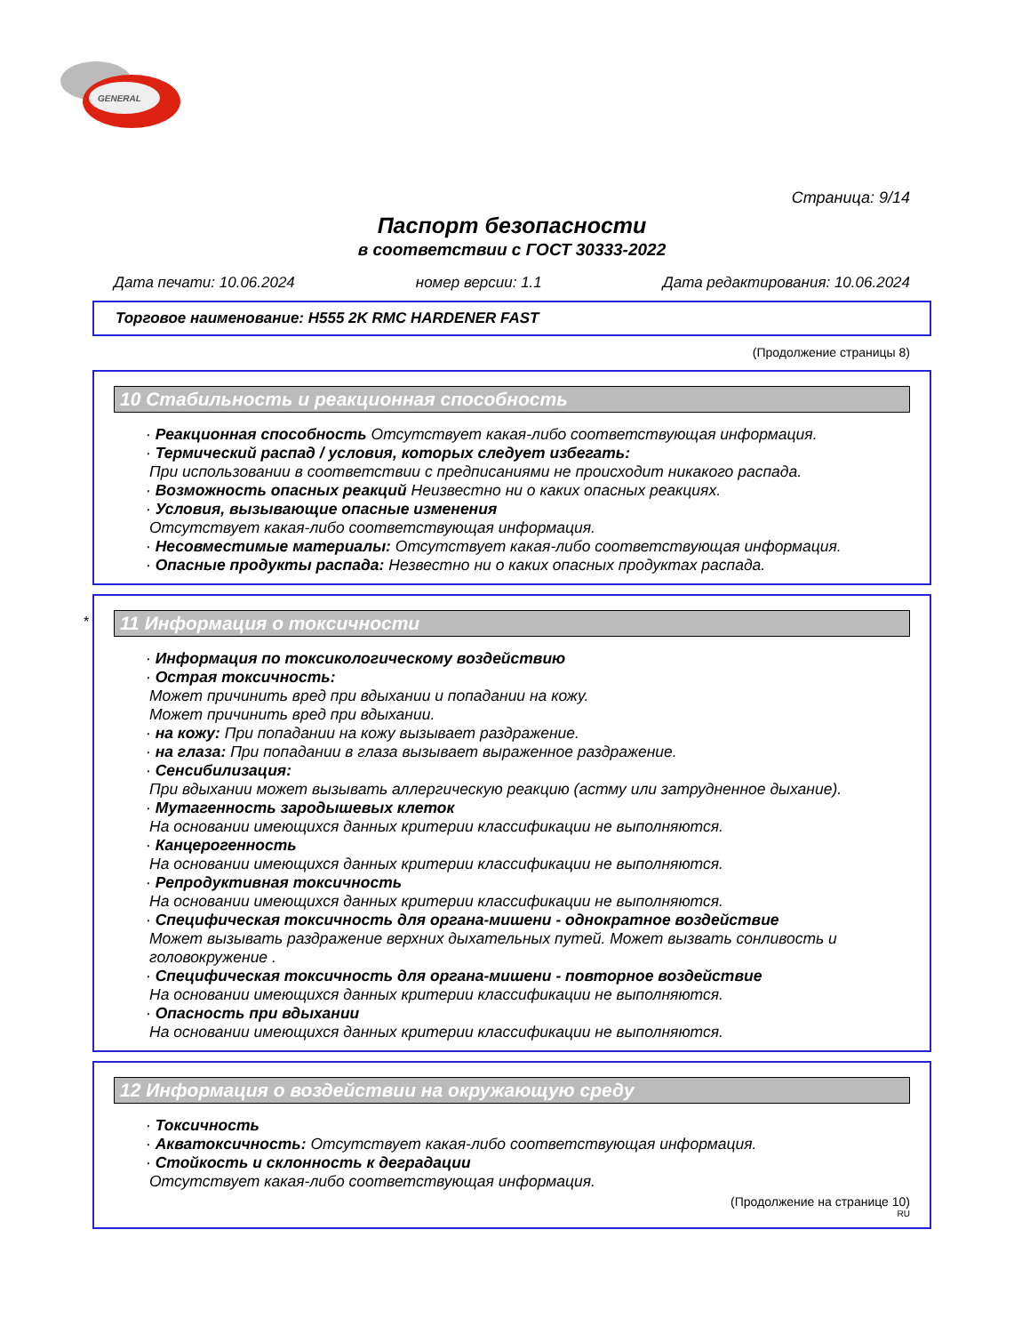GENERAL
Страница: 9/14
Паспорт безопасности
в соответствии с ГОСТ 30333-2022
Дата печати: 10.06.2024 номер версии: 1.1 Дата редактирования: 10.06.2024
Торговое наименование: H555 2K RMC HARDENER FAST
(Продолжение страницы 8)
10 Стабильность и реакционная способность
· Реакционная способность Отсутствует какая-либо соответствующая информация.
· Термический распад / условия, которых следует избегать:
При использовании в соответствии с предписаниями не происходит никакого распада.
· Возможность опасных реакций Неизвестно ни о каких опасных реакциях.
· Условия, вызывающие опасные изменения
Отсутствует какая-либо соответствующая информация.
· Несовместимые материалы: Отсутствует какая-либо соответствующая информация.
· Опасные продукты распада: Незвестно ни о каких опасных продуктах распада.
*
11 Информация о токсичности
· Информация по токсикологическому воздействию
· Острая токсичность:
Может причинить вред при вдыхании и попадании на кожу.
Может причинить вред при вдыхании.
· на кожу: При попадании на кожу вызывает раздражение.
· на глаза: При попадании в глаза вызывает выраженное раздражение.
· Сенсибилизация:
При вдыхании может вызывать аллергическую реакцию (астму или затрудненное дыхание).
· Мутагенность зародышевых клеток
На основании имеющихся данных критерии классификации не выполняются.
· Канцерогенность
На основании имеющихся данных критерии классификации не выполняются.
· Репродуктивная токсичность
На основании имеющихся данных критерии классификации не выполняются.
· Специфическая токсичность для органа-мишени - однократное воздействие
Может вызывать раздражение верхних дыхательных путей. Может вызвать сонливость и головокружение .
· Специфическая токсичность для органа-мишени - повторное воздействие
На основании имеющихся данных критерии классификации не выполняются.
· Опасность при вдыхании
На основании имеющихся данных критерии классификации не выполняются.
12 Информация о воздействии на окружающую среду
· Токсичность
· Акватоксичность: Отсутствует какая-либо соответствующая информация.
· Стойкость и склонность к деградации
Отсутствует какая-либо соответствующая информация.
(Продолжение на странице 10)
RU